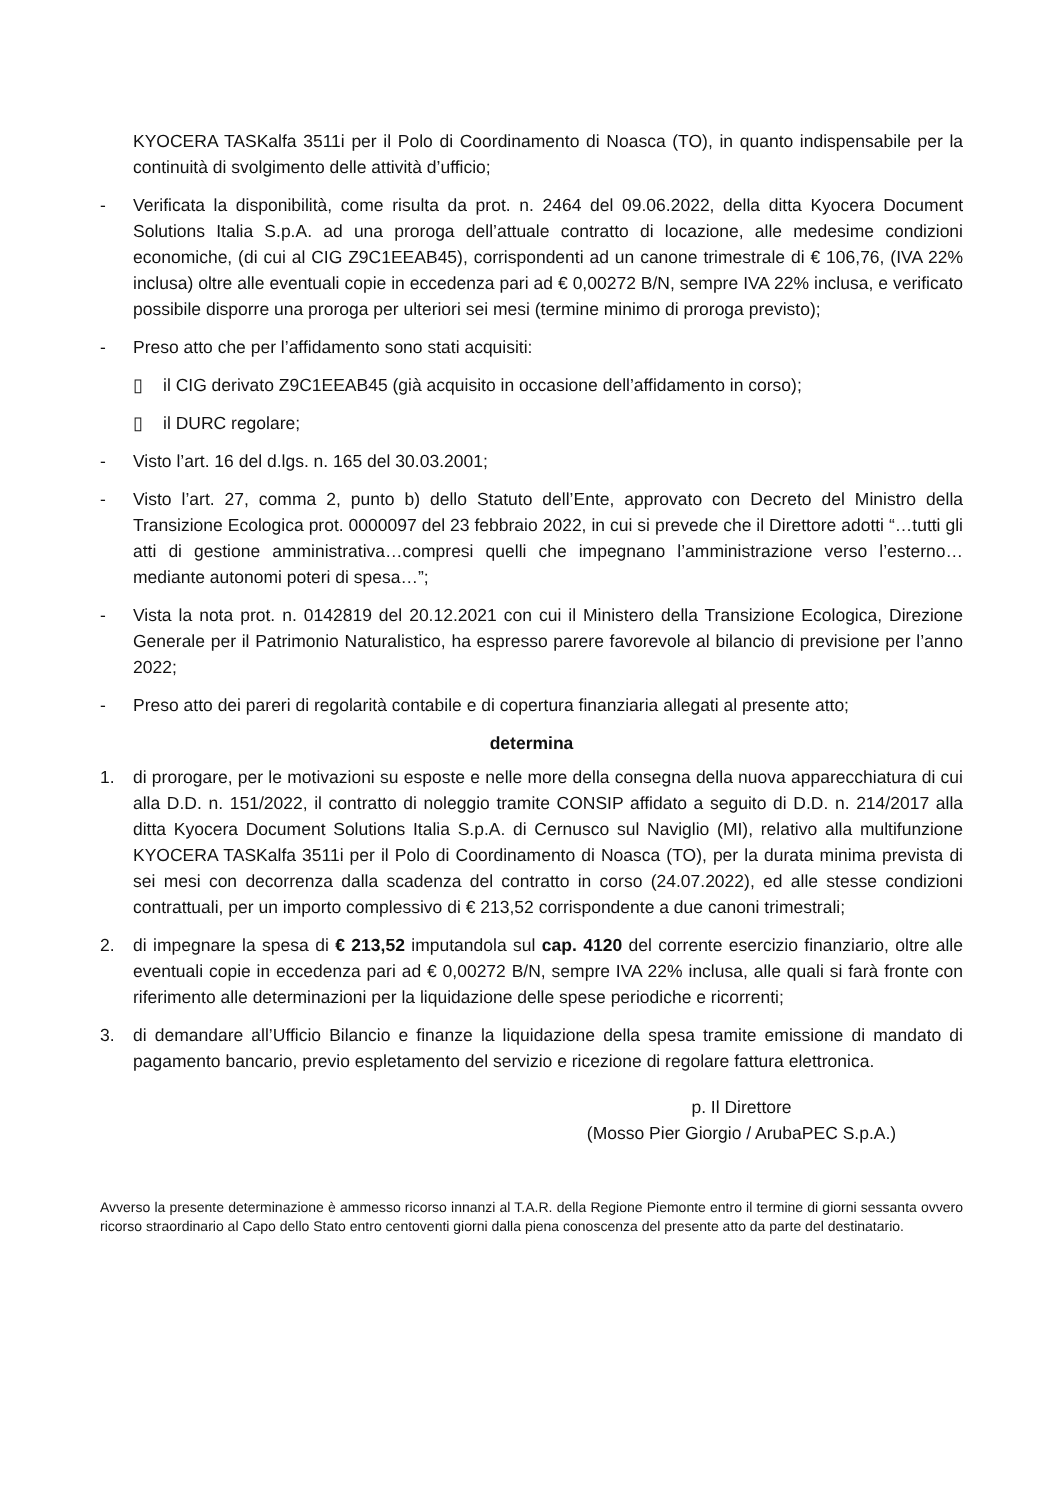KYOCERA TASKalfa 3511i per il Polo di Coordinamento di Noasca (TO), in quanto indispensabile per la continuità di svolgimento delle attività d’ufficio;
- Verificata la disponibilità, come risulta da prot. n. 2464 del 09.06.2022, della ditta Kyocera Document Solutions Italia S.p.A. ad una proroga dell’attuale contratto di locazione, alle medesime condizioni economiche, (di cui al CIG Z9C1EEAB45), corrispondenti ad un canone trimestrale di € 106,76, (IVA 22% inclusa) oltre alle eventuali copie in eccedenza pari ad € 0,00272 B/N, sempre IVA 22% inclusa, e verificato possibile disporre una proroga per ulteriori sei mesi (termine minimo di proroga previsto);
- Preso atto che per l’affidamento sono stati acquisiti:
▯ il CIG derivato Z9C1EEAB45 (già acquisito in occasione dell’affidamento in corso);
▯ il DURC regolare;
- Visto l’art. 16 del d.lgs. n. 165 del 30.03.2001;
- Visto l’art. 27, comma 2, punto b) dello Statuto dell’Ente, approvato con Decreto del Ministro della Transizione Ecologica prot. 0000097 del 23 febbraio 2022, in cui si prevede che il Direttore adotti “…tutti gli atti di gestione amministrativa…compresi quelli che impegnano l’amministrazione verso l’esterno… mediante autonomi poteri di spesa…”;
- Vista la nota prot. n. 0142819 del 20.12.2021 con cui il Ministero della Transizione Ecologica, Direzione Generale per il Patrimonio Naturalistico, ha espresso parere favorevole al bilancio di previsione per l’anno 2022;
- Preso atto dei pareri di regolarità contabile e di copertura finanziaria allegati al presente atto;
determina
1. di prorogare, per le motivazioni su esposte e nelle more della consegna della nuova apparecchiatura di cui alla D.D. n. 151/2022, il contratto di noleggio tramite CONSIP affidato a seguito di D.D. n. 214/2017 alla ditta Kyocera Document Solutions Italia S.p.A. di Cernusco sul Naviglio (MI), relativo alla multifunzione KYOCERA TASKalfa 3511i per il Polo di Coordinamento di Noasca (TO), per la durata minima prevista di sei mesi con decorrenza dalla scadenza del contratto in corso (24.07.2022), ed alle stesse condizioni contrattuali, per un importo complessivo di € 213,52 corrispondente a due canoni trimestrali;
2. di impegnare la spesa di € 213,52 imputandola sul cap. 4120 del corrente esercizio finanziario, oltre alle eventuali copie in eccedenza pari ad € 0,00272 B/N, sempre IVA 22% inclusa, alle quali si farà fronte con riferimento alle determinazioni per la liquidazione delle spese periodiche e ricorrenti;
3. di demandare all’Ufficio Bilancio e finanze la liquidazione della spesa tramite emissione di mandato di pagamento bancario, previo espletamento del servizio e ricezione di regolare fattura elettronica.
p. Il Direttore
(Mosso Pier Giorgio / ArubaPEC S.p.A.)
Avverso la presente determinazione è ammesso ricorso innanzi al T.A.R. della Regione Piemonte entro il termine di giorni sessanta ovvero ricorso straordinario al Capo dello Stato entro centoventi giorni dalla piena conoscenza del presente atto da parte del destinatario.